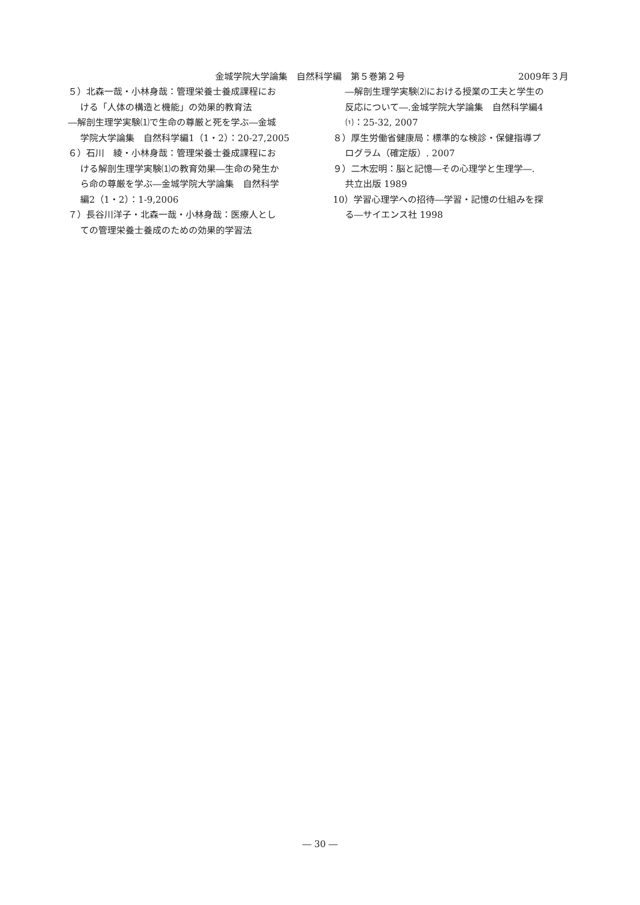金城学院大学論集　自然科学編　第５巻第２号 2009年３月
５）北森一哉・小林身哉：管理栄養士養成課程にお
ける「人体の構造と機能」の効果的教育法
―解剖生理学実験⑴で生命の尊厳と死を学ぶ―金城
学院大学論集　自然科学編1（1・2）：20-27,2005
６）石川　綾・小林身哉：管理栄養士養成課程にお
ける解剖生理学実験⑴の教育効果―生命の発生か
ら命の尊厳を学ぶ―金城学院大学論集　自然科学
編2（1・2）：1-9,2006
７）長谷川洋子・北森一哉・小林身哉：医療人とし
ての管理栄養士養成のための効果的学習法
―解剖生理学実験⑵における授業の工夫と学生の
反応について―.金城学院大学論集　自然科学編4
⑴：25-32, 2007
８）厚生労働省健康局：標準的な検診・保健指導プ
ログラム（確定版）. 2007
９）二木宏明：脳と記憶―その心理学と生理学―.
共立出版 1989
10）学習心理学への招待―学習・記憶の仕組みを探
る―サイエンス社 1998
― 30 ―